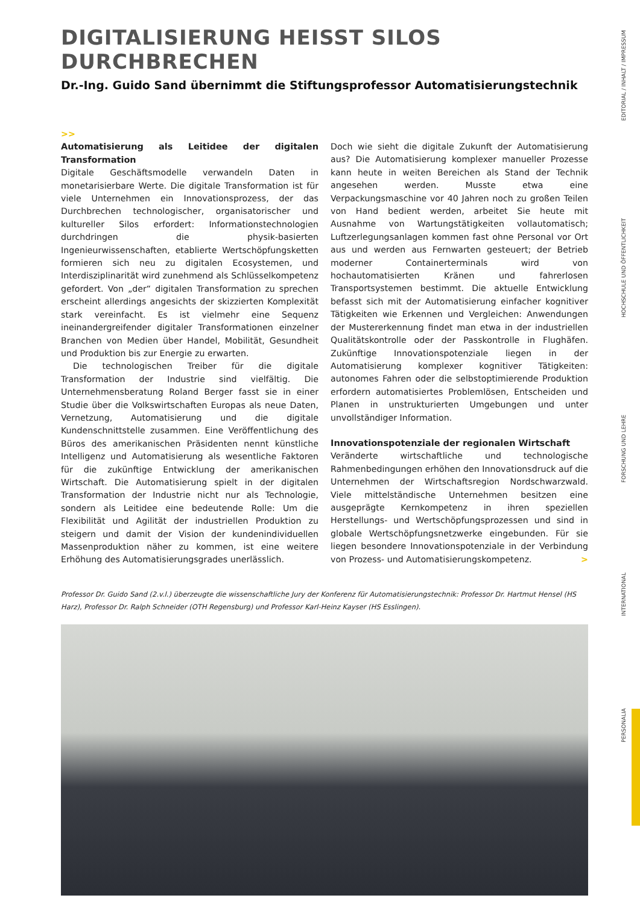DIGITALISIERUNG HEISST SILOS DURCHBRECHEN
Dr.-Ing. Guido Sand übernimmt die Stiftungsprofessor Automatisierungstechnik
>>
Automatisierung als Leitidee der digitalen Transformation
Digitale Geschäftsmodelle verwandeln Daten in monetarisierbare Werte. Die digitale Transformation ist für viele Unternehmen ein Innovationsprozess, der das Durchbrechen technologischer, organisatorischer und kultureller Silos erfordert: Informationstechnologien durchdringen die physik-basierten Ingenieurwissenschaften, etablierte Wertschöpfungsketten formieren sich neu zu digitalen Ecosystemen, und Interdisziplinarität wird zunehmend als Schlüsselkompetenz gefordert. Von „der“ digitalen Transformation zu sprechen erscheint allerdings angesichts der skizzierten Komplexität stark vereinfacht. Es ist vielmehr eine Sequenz ineinandergreifender digitaler Transformationen einzelner Branchen von Medien über Handel, Mobilität, Gesundheit und Produktion bis zur Energie zu erwarten.
Die technologischen Treiber für die digitale Transformation der Industrie sind vielfältig. Die Unternehmensberatung Roland Berger fasst sie in einer Studie über die Volkswirtschaften Europas als neue Daten, Vernetzung, Automatisierung und die digitale Kundenschnittstelle zusammen. Eine Veröffentlichung des Büros des amerikanischen Präsidenten nennt künstliche Intelligenz und Automatisierung als wesentliche Faktoren für die zukünftige Entwicklung der amerikanischen Wirtschaft. Die Automatisierung spielt in der digitalen Transformation der Industrie nicht nur als Technologie, sondern als Leitidee eine bedeutende Rolle: Um die Flexibilität und Agilität der industriellen Produktion zu steigern und damit der Vision der kundenindividuellen Massenproduktion näher zu kommen, ist eine weitere Erhöhung des Automatisierungsgrades unerlässlich.
Doch wie sieht die digitale Zukunft der Automatisierung aus? Die Automatisierung komplexer manueller Prozesse kann heute in weiten Bereichen als Stand der Technik angesehen werden. Musste etwa eine Verpackungsmaschine vor 40 Jahren noch zu großen Teilen von Hand bedient werden, arbeitet Sie heute mit Ausnahme von Wartungstätigkeiten vollautomatisch; Luftzerlegungsanlagen kommen fast ohne Personal vor Ort aus und werden aus Fernwarten gesteuert; der Betrieb moderner Containerterminals wird von hochautomatisierten Kränen und fahrerlosen Transportsystemen bestimmt. Die aktuelle Entwicklung befasst sich mit der Automatisierung einfacher kognitiver Tätigkeiten wie Erkennen und Vergleichen: Anwendungen der Mustererkennung findet man etwa in der industriellen Qualitätskontrolle oder der Passkontrolle in Flughäfen. Zukünftige Innovationspotenziale liegen in der Automatisierung komplexer kognitiver Tätigkeiten: autonomes Fahren oder die selbstoptimierende Produktion erfordern automatisiertes Problemlösen, Entscheiden und Planen in unstrukturierten Umgebungen und unter unvollständiger Information.
Innovationspotenziale der regionalen Wirtschaft
Veränderte wirtschaftliche und technologische Rahmenbedingungen erhöhen den Innovationsdruck auf die Unternehmen der Wirtschaftsregion Nordschwarzwald. Viele mittelständische Unternehmen besitzen eine ausgeprägte Kernkompetenz in ihren speziellen Herstellungs- und Wertschöpfungsprozessen und sind in globale Wertschöpfungsnetzwerke eingebunden. Für sie liegen besondere Innovationspotenziale in der Verbindung von Prozess- und Automatisierungskompetenz. >
Professor Dr. Guido Sand (2.v.l.) überzeugte die wissenschaftliche Jury der Konferenz für Automatisierungstechnik: Professor Dr. Hartmut Hensel (HS Harz), Professor Dr. Ralph Schneider (OTH Regensburg) und Professor Karl-Heinz Kayser (HS Esslingen).
EDITORIAL / INHALT / IMPRESSUM
HOCHSCHULE UND ÖFFENTLICHKEIT
FORSCHUNG UND LEHRE
INTERNATIONAL
PERSONALIA